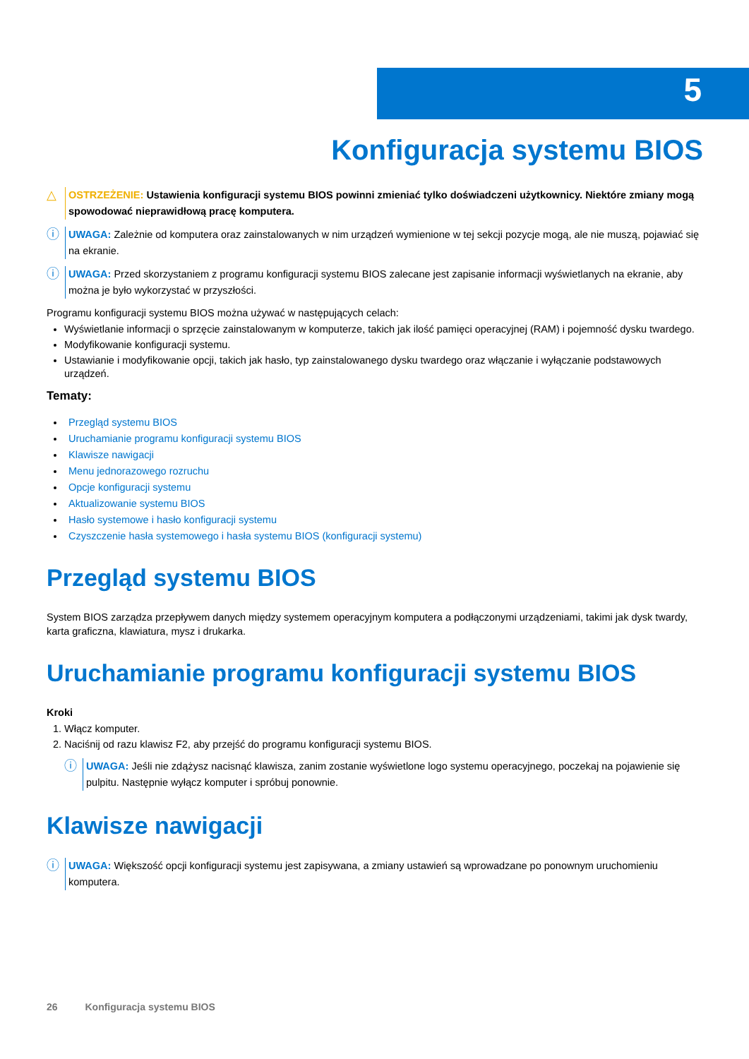5
Konfiguracja systemu BIOS
△
OSTRZEŻENIE: Ustawienia konfiguracji systemu BIOS powinni zmieniać tylko doświadczeni użytkownicy. Niektóre zmiany mogą spowodować nieprawidłową pracę komputera.
ⓘ
UWAGA: Zależnie od komputera oraz zainstalowanych w nim urządzeń wymienione w tej sekcji pozycje mogą, ale nie muszą, pojawiać się na ekranie.
ⓘ
UWAGA: Przed skorzystaniem z programu konfiguracji systemu BIOS zalecane jest zapisanie informacji wyświetlanych na ekranie, aby można je było wykorzystać w przyszłości.
Programu konfiguracji systemu BIOS można używać w następujących celach:
Wyświetlanie informacji o sprzęcie zainstalowanym w komputerze, takich jak ilość pamięci operacyjnej (RAM) i pojemność dysku twardego.
Modyfikowanie konfiguracji systemu.
Ustawianie i modyfikowanie opcji, takich jak hasło, typ zainstalowanego dysku twardego oraz włączanie i wyłączanie podstawowych urządzeń.
Tematy:
Przegląd systemu BIOS
Uruchamianie programu konfiguracji systemu BIOS
Klawisze nawigacji
Menu jednorazowego rozruchu
Opcje konfiguracji systemu
Aktualizowanie systemu BIOS
Hasło systemowe i hasło konfiguracji systemu
Czyszczenie hasła systemowego i hasła systemu BIOS (konfiguracji systemu)
Przegląd systemu BIOS
System BIOS zarządza przepływem danych między systemem operacyjnym komputera a podłączonymi urządzeniami, takimi jak dysk twardy, karta graficzna, klawiatura, mysz i drukarka.
Uruchamianie programu konfiguracji systemu BIOS
Kroki
1. Włącz komputer.
2. Naciśnij od razu klawisz F2, aby przejść do programu konfiguracji systemu BIOS.
ⓘ
UWAGA: Jeśli nie zdążysz nacisnąć klawisza, zanim zostanie wyświetlone logo systemu operacyjnego, poczekaj na pojawienie się pulpitu. Następnie wyłącz komputer i spróbuj ponownie.
Klawisze nawigacji
ⓘ
UWAGA: Większość opcji konfiguracji systemu jest zapisywana, a zmiany ustawień są wprowadzane po ponownym uruchomieniu komputera.
26 Konfiguracja systemu BIOS